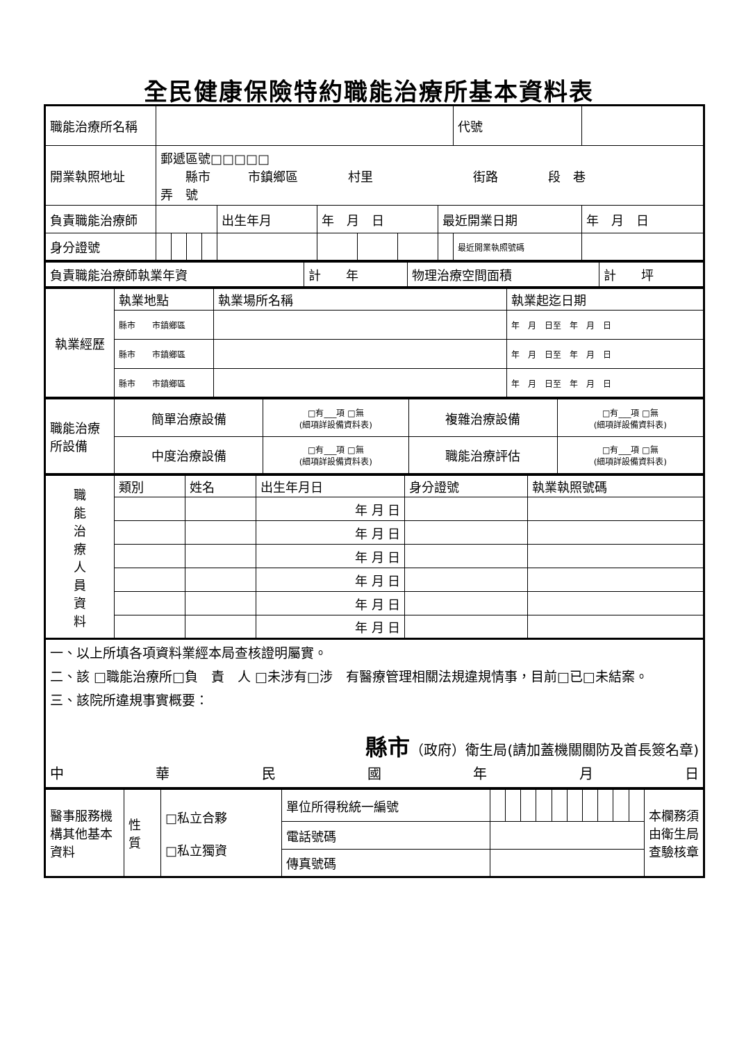全民健康保險特約職能治療所基本資料表
| 職能治療所名稱 | | | | | | | | | | 代號 | |
| 開業執照地址 | 郵遞區號□□□□□ 縣市 市鎮鄉區 村里 街路 段 巷 弄 號 | | | | | | | | | | |
| 負責職能治療師 | | | | | 出生年月 | 年 月 日 | | | 最近開業日期 | | 年 月 日 |
| 身分證號 | | | | | | | | | | 最近開業執照號碼 | |
| 負責職能治療師執業年資 | 計 年 | 物理治療空間面積 | 計 坪 |
| 執業經歷 | 執業地點 | 執業場所名稱 | 執業起迄日期 |
| | 縣市 市鎮鄉區 | | 年 月 日至 年 月 日 |
| | 縣市 市鎮鄉區 | | 年 月 日至 年 月 日 |
| | 縣市 市鎮鄉區 | | 年 月 日至 年 月 日 |
| 職能治療所設備 | 簡單治療設備 | □有___項 □無 (細項詳設備資料表) | 複雜治療設備 | □有___項 □無 (細項詳設備資料表) |
| | 中度治療設備 | □有___項 □無 (細項詳設備資料表) | 職能治療評估 | □有___項 □無 (細項詳設備資料表) |
| 職 能 治 療 人 員 資 料 | 類別 | 姓名 | 出生年月日 | 身分證號 | 執業執照號碼 |
| | | | 年 月 日 | | |
| | | | 年 月 日 | | |
| | | | 年 月 日 | | |
| | | | 年 月 日 | | |
| | | | 年 月 日 | | |
| | | | 年 月 日 | | |
| 一、以上所填各項資料業經本局查核證明屬實。 二、該 □職能治療所□負 責 人 □未涉有□涉 有醫療管理相關法規違規情事，目前□已□未結案。 三、該院所違規事實概要： 縣市 （政府）衛生局(請加蓋機關關防及首長簽名章) 中 華 民 國 年 月 日 |
| 醫事服務機構其他基本資料 | 性 質 | □私立合夥 □私立獨資 | 單位所得稅統一編號 | | | | | | | | | | | 本欄務須由衛生局查驗核章 |
| | | | 電話號碼 | | | | | | | | | | | |
| | | | 傳真號碼 | | | | | | | | | | | |